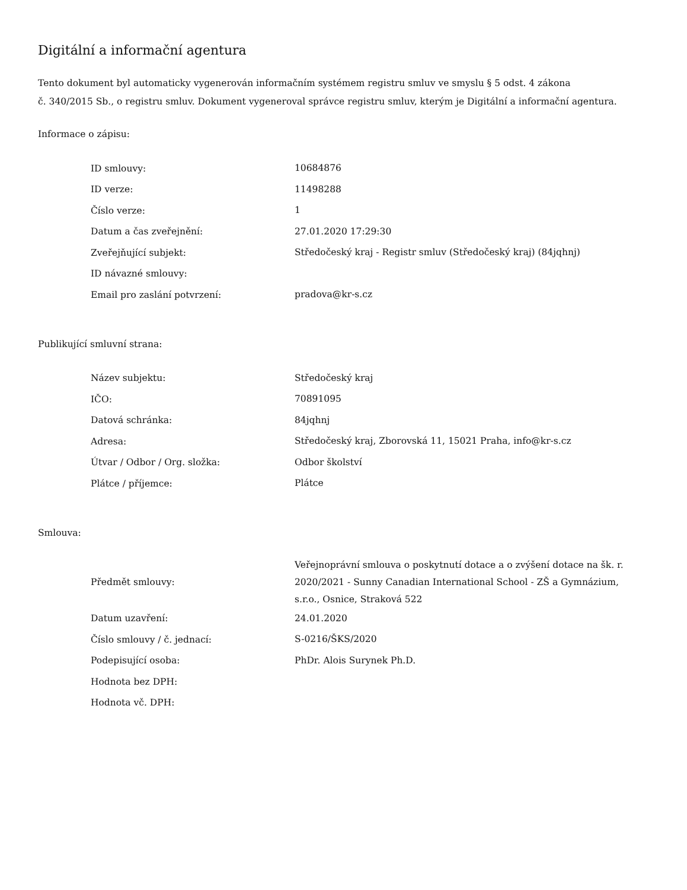Digitální a informační agentura
Tento dokument byl automaticky vygenerován informačním systémem registru smluv ve smyslu § 5 odst. 4 zákona
č. 340/2015 Sb., o registru smluv. Dokument vygeneroval správce registru smluv, kterým je Digitální a informační agentura.
Informace o zápisu:
| ID smlouvy: | 10684876 |
| ID verze: | 11498288 |
| Číslo verze: | 1 |
| Datum a čas zveřejnění: | 27.01.2020 17:29:30 |
| Zveřejňující subjekt: | Středočeský kraj - Registr smluv (Středočeský kraj) (84jqhnj) |
| ID návazné smlouvy: | |
| Email pro zaslání potvrzení: | pradova@kr-s.cz |
Publikující smluvní strana:
| Název subjektu: | Středočeský kraj |
| IČO: | 70891095 |
| Datová schránka: | 84jqhnj |
| Adresa: | Středočeský kraj, Zborovská 11, 15021 Praha, info@kr-s.cz |
| Útvar / Odbor / Org. složka: | Odbor školství |
| Plátce / příjemce: | Plátce |
Smlouva:
| Předmět smlouvy: | Veřejnoprávní smlouva o poskytnutí dotace a o zvýšení dotace na šk. r. 2020/2021 - Sunny Canadian International School - ZŠ a Gymnázium, s.r.o., Osnice, Straková 522 |
| Datum uzavření: | 24.01.2020 |
| Číslo smlouvy / č. jednací: | S-0216/ŠKS/2020 |
| Podepisující osoba: | PhDr. Alois Surynek Ph.D. |
| Hodnota bez DPH: | |
| Hodnota vč. DPH: | |